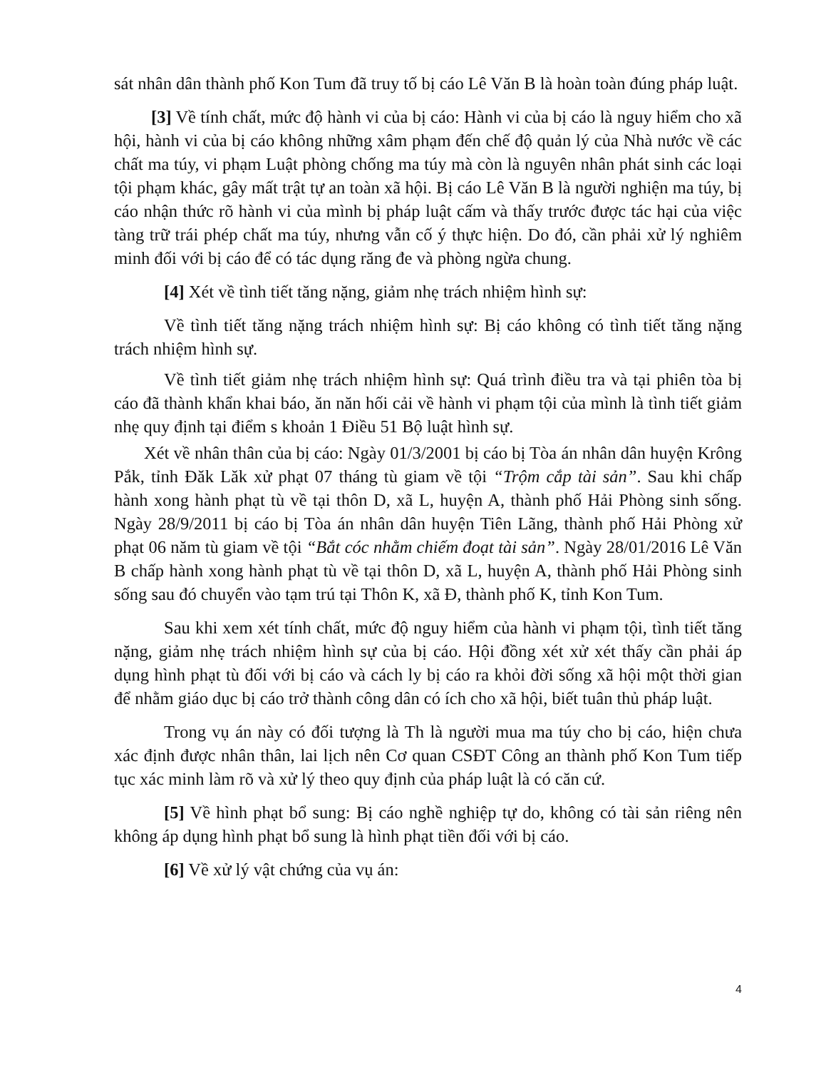sát nhân dân thành phố Kon Tum đã truy tố bị cáo Lê Văn B là hoàn toàn đúng pháp luật.
[3] Về tính chất, mức độ hành vi của bị cáo: Hành vi của bị cáo là nguy hiểm cho xã hội, hành vi của bị cáo không những xâm phạm đến chế độ quản lý của Nhà nước về các chất ma túy, vi phạm Luật phòng chống ma túy mà còn là nguyên nhân phát sinh các loại tội phạm khác, gây mất trật tự an toàn xã hội. Bị cáo Lê Văn B là người nghiện ma túy, bị cáo nhận thức rõ hành vi của mình bị pháp luật cấm và thấy trước được tác hại của việc tàng trữ trái phép chất ma túy, nhưng vẫn cố ý thực hiện. Do đó, cần phải xử lý nghiêm minh đối với bị cáo để có tác dụng răng đe và phòng ngừa chung.
[4] Xét về tình tiết tăng nặng, giảm nhẹ trách nhiệm hình sự:
Về tình tiết tăng nặng trách nhiệm hình sự: Bị cáo không có tình tiết tăng nặng trách nhiệm hình sự.
Về tình tiết giảm nhẹ trách nhiệm hình sự: Quá trình điều tra và tại phiên tòa bị cáo đã thành khẩn khai báo, ăn năn hối cải về hành vi phạm tội của mình là tình tiết giảm nhẹ quy định tại điểm s khoản 1 Điều 51 Bộ luật hình sự.
Xét về nhân thân của bị cáo: Ngày 01/3/2001 bị cáo bị Tòa án nhân dân huyện Krông Pắk, tỉnh Đăk Lăk xử phạt 07 tháng tù giam về tội “Trộm cắp tài sản”. Sau khi chấp hành xong hành phạt tù về tại thôn D, xã L, huyện A, thành phố Hải Phòng sinh sống. Ngày 28/9/2011 bị cáo bị Tòa án nhân dân huyện Tiên Lãng, thành phố Hải Phòng xử phạt 06 năm tù giam về tội “Bắt cóc nhằm chiếm đoạt tài sản”. Ngày 28/01/2016 Lê Văn B chấp hành xong hành phạt tù về tại thôn D, xã L, huyện A, thành phố Hải Phòng sinh sống sau đó chuyển vào tạm trú tại Thôn K, xã Đ, thành phố K, tỉnh Kon Tum.
Sau khi xem xét tính chất, mức độ nguy hiểm của hành vi phạm tội, tình tiết tăng nặng, giảm nhẹ trách nhiệm hình sự của bị cáo. Hội đồng xét xử xét thấy cần phải áp dụng hình phạt tù đối với bị cáo và cách ly bị cáo ra khỏi đời sống xã hội một thời gian để nhằm giáo dục bị cáo trở thành công dân có ích cho xã hội, biết tuân thủ pháp luật.
Trong vụ án này có đối tượng là Th là người mua ma túy cho bị cáo, hiện chưa xác định được nhân thân, lai lịch nên Cơ quan CSĐT Công an thành phố Kon Tum tiếp tục xác minh làm rõ và xử lý theo quy định của pháp luật là có căn cứ.
[5] Về hình phạt bổ sung: Bị cáo nghề nghiệp tự do, không có tài sản riêng nên không áp dụng hình phạt bổ sung là hình phạt tiền đối với bị cáo.
[6] Về xử lý vật chứng của vụ án:
4